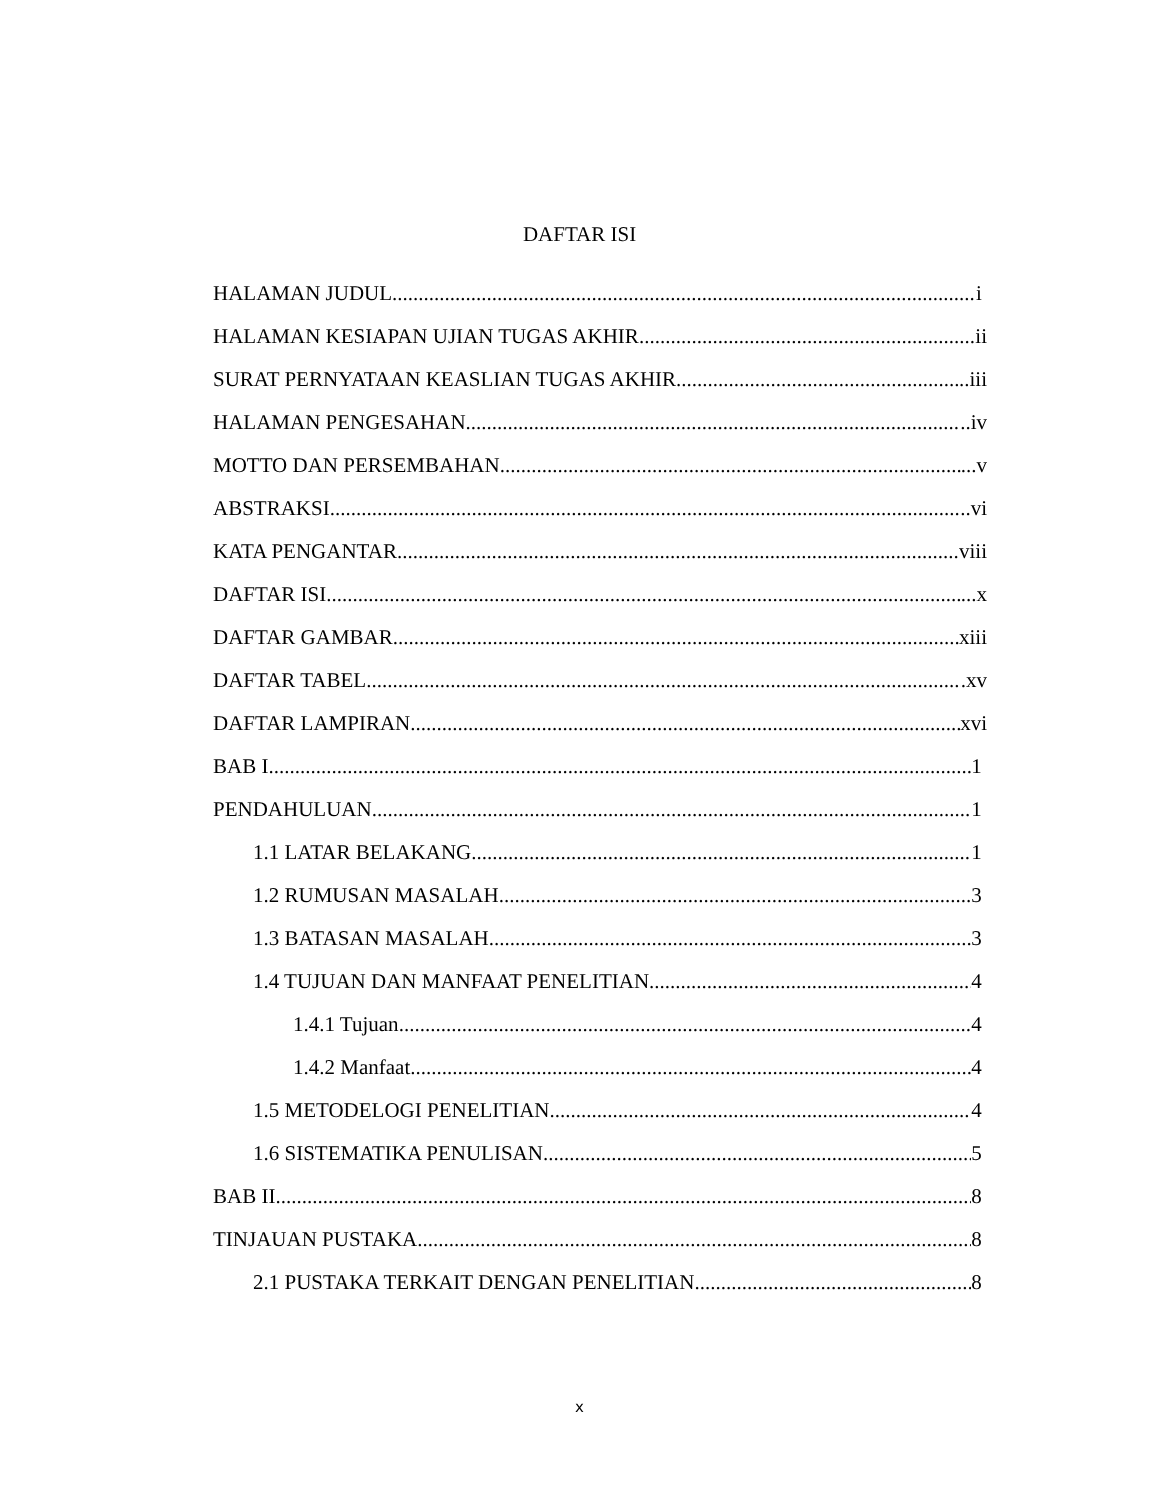DAFTAR ISI
HALAMAN JUDUL i
HALAMAN KESIAPAN UJIAN TUGAS AKHIR ii
SURAT PERNYATAAN KEASLIAN TUGAS AKHIR ..iii
HALAMAN PENGESAHAN ..iv
MOTTO DAN PERSEMBAHAN ...v
ABSTRAKSI ..vi
KATA PENGANTAR viii
DAFTAR ISI ...x
DAFTAR GAMBAR xiii
DAFTAR TABEL .xv
DAFTAR LAMPIRAN xvi
BAB I 1
PENDAHULUAN 1
1.1 LATAR BELAKANG 1
1.2 RUMUSAN MASALAH 3
1.3 BATASAN MASALAH 3
1.4 TUJUAN DAN MANFAAT PENELITIAN 4
1.4.1 Tujuan 4
1.4.2 Manfaat 4
1.5 METODELOGI PENELITIAN 4
1.6 SISTEMATIKA PENULISAN 5
BAB II 8
TINJAUAN PUSTAKA 8
2.1 PUSTAKA TERKAIT DENGAN PENELITIAN 8
x